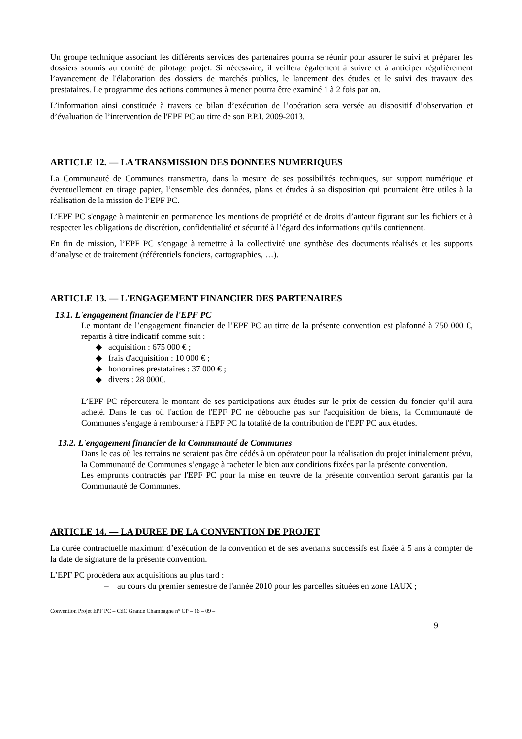Un groupe technique associant les différents services des partenaires pourra se réunir pour assurer le suivi et préparer les dossiers soumis au comité de pilotage projet. Si nécessaire, il veillera également à suivre et à anticiper régulièrement l’avancement de l'élaboration des dossiers de marchés publics, le lancement des études et le suivi des travaux des prestataires. Le programme des actions communes à mener pourra être examiné 1 à 2 fois par an.
L’information ainsi constituée à travers ce bilan d’exécution de l’opération sera versée au dispositif d’observation et d’évaluation de l’intervention de l'EPF PC au titre de son P.P.I. 2009-2013.
ARTICLE 12. — LA TRANSMISSION DES DONNEES NUMERIQUES
La Communauté de Communes transmettra, dans la mesure de ses possibilités techniques, sur support numérique et éventuellement en tirage papier, l’ensemble des données, plans et études à sa disposition qui pourraient être utiles à la réalisation de la mission de l’EPF PC.
L’EPF PC s'engage à maintenir en permanence les mentions de propriété et de droits d’auteur figurant sur les fichiers et à respecter les obligations de discrétion, confidentialité et sécurité à l’égard des informations qu’ils contiennent.
En fin de mission, l’EPF PC s’engage à remettre à la collectivité une synthèse des documents réalisés et les supports d’analyse et de traitement (référentiels fonciers, cartographies, …).
ARTICLE 13. — L'ENGAGEMENT FINANCIER DES PARTENAIRES
13.1. L'engagement financier de l'EPF PC
Le montant de l’engagement financier de l’EPF PC au titre de la présente convention est plafonné à 750 000 €, repartis à titre indicatif comme suit :
◆ acquisition : 675 000 € ;
◆ frais d'acquisition : 10 000 € ;
◆ honoraires prestataires : 37 000 € ;
◆ divers : 28 000€.
L’EPF PC répercutera le montant de ses participations aux études sur le prix de cession du foncier qu’il aura acheté. Dans le cas où l'action de l'EPF PC ne débouche pas sur l'acquisition de biens, la Communauté de Communes s'engage à rembourser à l'EPF PC la totalité de la contribution de l'EPF PC aux études.
13.2. L'engagement financier de la Communauté de Communes
Dans le cas où les terrains ne seraient pas être cédés à un opérateur pour la réalisation du projet initialement prévu, la Communauté de Communes s’engage à racheter le bien aux conditions fixées par la présente convention.
Les emprunts contractés par l'EPF PC pour la mise en œuvre de la présente convention seront garantis par la Communauté de Communes.
ARTICLE 14. — LA DUREE DE LA CONVENTION DE PROJET
La durée contractuelle maximum d’exécution de la convention et de ses avenants successifs est fixée à 5 ans à compter de la date de signature de la présente convention.
L’EPF PC procèdera aux acquisitions au plus tard :
– au cours du premier semestre de l'année 2010 pour les parcelles situées en zone 1AUX ;
Convention Projet EPF PC – CdC Grande Champagne n° CP – 16 – 09 –
9